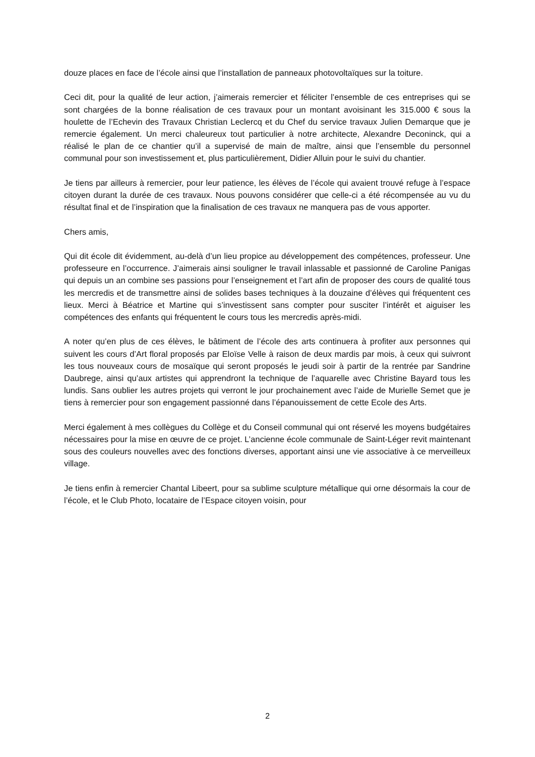douze places en face de l’école ainsi que l’installation de panneaux photovoltaïques sur la toiture.
Ceci dit, pour la qualité de leur action, j’aimerais remercier et féliciter l’ensemble de ces entreprises qui se sont chargées de la bonne réalisation de ces travaux pour un montant avoisinant les 315.000 € sous la houlette de l’Echevin des Travaux Christian Leclercq et du Chef du service travaux Julien Demarque que je remercie également. Un merci chaleureux tout particulier à notre architecte, Alexandre Deconinck, qui a réalisé le plan de ce chantier qu’il a supervisé de main de maître, ainsi que l’ensemble du personnel communal pour son investissement et, plus particulièrement, Didier Alluin pour le suivi du chantier.
Je tiens par ailleurs à remercier, pour leur patience, les élèves de l’école qui avaient trouvé refuge à l’espace citoyen durant la durée de ces travaux. Nous pouvons considérer que celle-ci a été récompensée au vu du résultat final et de l’inspiration que la finalisation de ces travaux ne manquera pas de vous apporter.
Chers amis,
Qui dit école dit évidemment, au-delà d’un lieu propice au développement des compétences, professeur. Une professeure en l’occurrence. J’aimerais ainsi souligner le travail inlassable et passionné de Caroline Panigas qui depuis un an combine ses passions pour l’enseignement et l’art afin de proposer des cours de qualité tous les mercredis et de transmettre ainsi de solides bases techniques à la douzaine d’élèves qui fréquentent ces lieux. Merci à Béatrice et Martine qui s’investissent sans compter pour susciter l’intérêt et aiguiser les compétences des enfants qui fréquentent le cours tous les mercredis après-midi.
A noter qu’en plus de ces élèves, le bâtiment de l’école des arts continuera à profiter aux personnes qui suivent les cours d’Art floral proposés par Eloïse Velle à raison de deux mardis par mois, à ceux qui suivront les tous nouveaux cours de mosaïque qui seront proposés le jeudi soir à partir de la rentrée par Sandrine Daubrege, ainsi qu’aux artistes qui apprendront la technique de l’aquarelle avec Christine Bayard tous les lundis. Sans oublier les autres projets qui verront le jour prochainement avec l’aide de Murielle Semet que je tiens à remercier pour son engagement passionné dans l’épanouissement de cette Ecole des Arts.
Merci également à mes collègues du Collège et du Conseil communal qui ont réservé les moyens budgétaires nécessaires pour la mise en œuvre de ce projet. L’ancienne école communale de Saint-Léger revit maintenant sous des couleurs nouvelles avec des fonctions diverses, apportant ainsi une vie associative à ce merveilleux village.
Je tiens enfin à remercier Chantal Libeert, pour sa sublime sculpture métallique qui orne désormais la cour de l’école, et le Club Photo, locataire de l’Espace citoyen voisin, pour
2